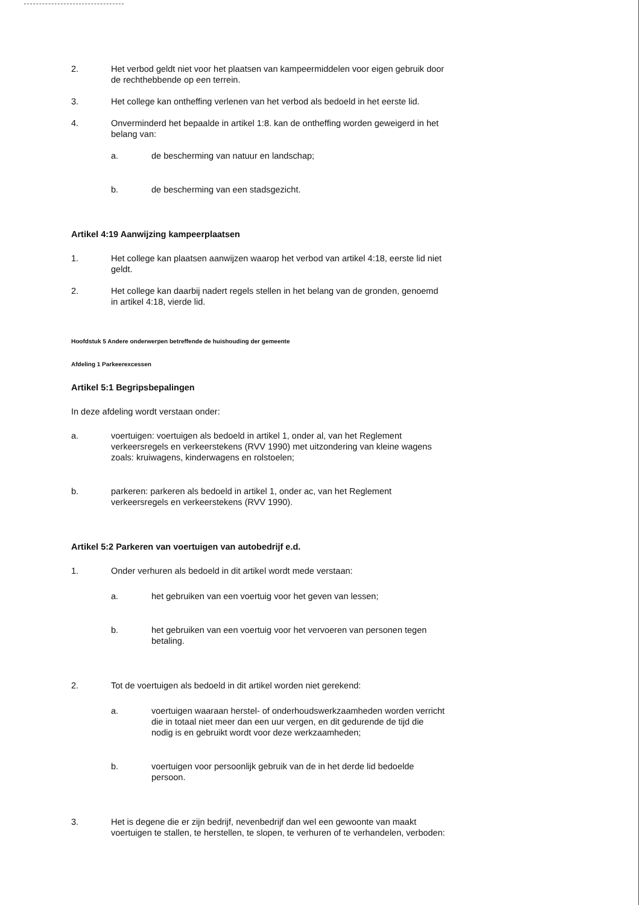2. Het verbod geldt niet voor het plaatsen van kampeermiddelen voor eigen gebruik door de rechthebbende op een terrein.
3. Het college kan ontheffing verlenen van het verbod als bedoeld in het eerste lid.
4. Onverminderd het bepaalde in artikel 1:8. kan de ontheffing worden geweigerd in het belang van:
a. de bescherming van natuur en landschap;
b. de bescherming van een stadsgezicht.
Artikel 4:19 Aanwijzing kampeerplaatsen
1. Het college kan plaatsen aanwijzen waarop het verbod van artikel 4:18, eerste lid niet geldt.
2. Het college kan daarbij nadert regels stellen in het belang van de gronden, genoemd in artikel 4:18, vierde lid.
Hoofdstuk 5 Andere onderwerpen betreffende de huishouding der gemeente
Afdeling 1 Parkeerexcessen
Artikel 5:1 Begripsbepalingen
In deze afdeling wordt verstaan onder:
a. voertuigen: voertuigen als bedoeld in artikel 1, onder al, van het Reglement verkeersregels en verkeerstekens (RVV 1990) met uitzondering van kleine wagens zoals: kruiwagens, kinderwagens en rolstoelen;
b. parkeren: parkeren als bedoeld in artikel 1, onder ac, van het Reglement verkeersregels en verkeerstekens (RVV 1990).
Artikel 5:2 Parkeren van voertuigen van autobedrijf e.d.
1. Onder verhuren als bedoeld in dit artikel wordt mede verstaan:
a. het gebruiken van een voertuig voor het geven van lessen;
b. het gebruiken van een voertuig voor het vervoeren van personen tegen betaling.
2. Tot de voertuigen als bedoeld in dit artikel worden niet gerekend:
a. voertuigen waaraan herstel- of onderhoudswerkzaamheden worden verricht die in totaal niet meer dan een uur vergen, en dit gedurende de tijd die nodig is en gebruikt wordt voor deze werkzaamheden;
b. voertuigen voor persoonlijk gebruik van de in het derde lid bedoelde persoon.
3. Het is degene die er zijn bedrijf, nevenbedrijf dan wel een gewoonte van maakt voertuigen te stallen, te herstellen, te slopen, te verhuren of te verhandelen, verboden: